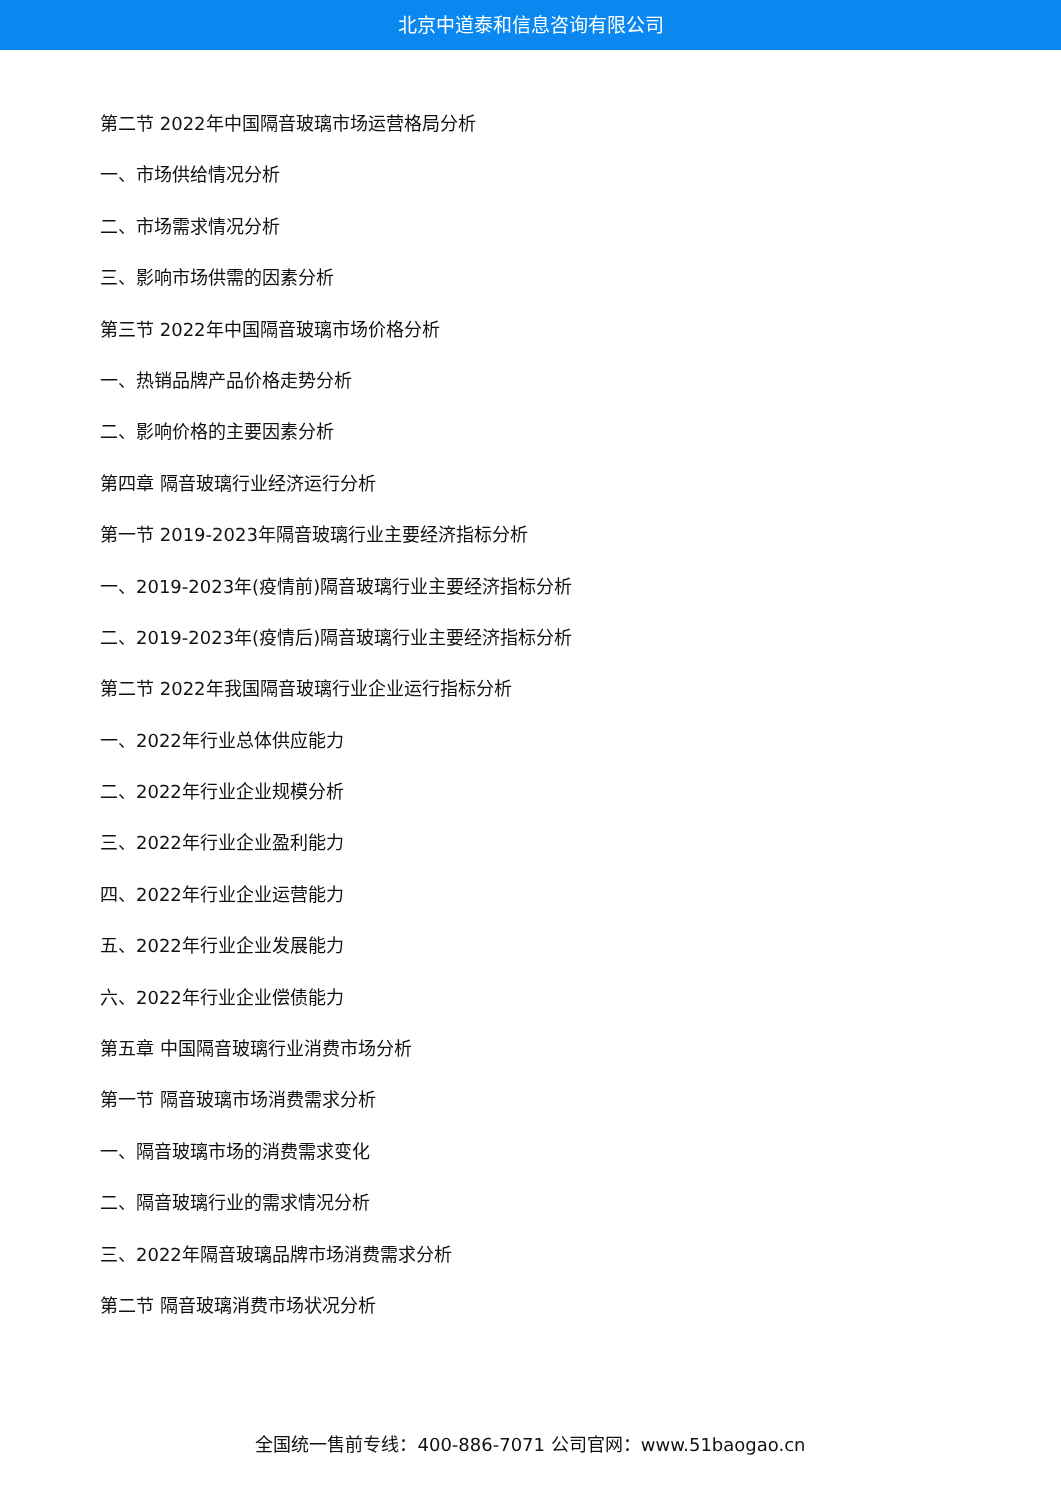北京中道泰和信息咨询有限公司
第二节 2022年中国隔音玻璃市场运营格局分析
一、市场供给情况分析
二、市场需求情况分析
三、影响市场供需的因素分析
第三节 2022年中国隔音玻璃市场价格分析
一、热销品牌产品价格走势分析
二、影响价格的主要因素分析
第四章 隔音玻璃行业经济运行分析
第一节 2019-2023年隔音玻璃行业主要经济指标分析
一、2019-2023年(疫情前)隔音玻璃行业主要经济指标分析
二、2019-2023年(疫情后)隔音玻璃行业主要经济指标分析
第二节 2022年我国隔音玻璃行业企业运行指标分析
一、2022年行业总体供应能力
二、2022年行业企业规模分析
三、2022年行业企业盈利能力
四、2022年行业企业运营能力
五、2022年行业企业发展能力
六、2022年行业企业偿债能力
第五章 中国隔音玻璃行业消费市场分析
第一节 隔音玻璃市场消费需求分析
一、隔音玻璃市场的消费需求变化
二、隔音玻璃行业的需求情况分析
三、2022年隔音玻璃品牌市场消费需求分析
第二节 隔音玻璃消费市场状况分析
全国统一售前专线：400-886-7071 公司官网：www.51baogao.cn